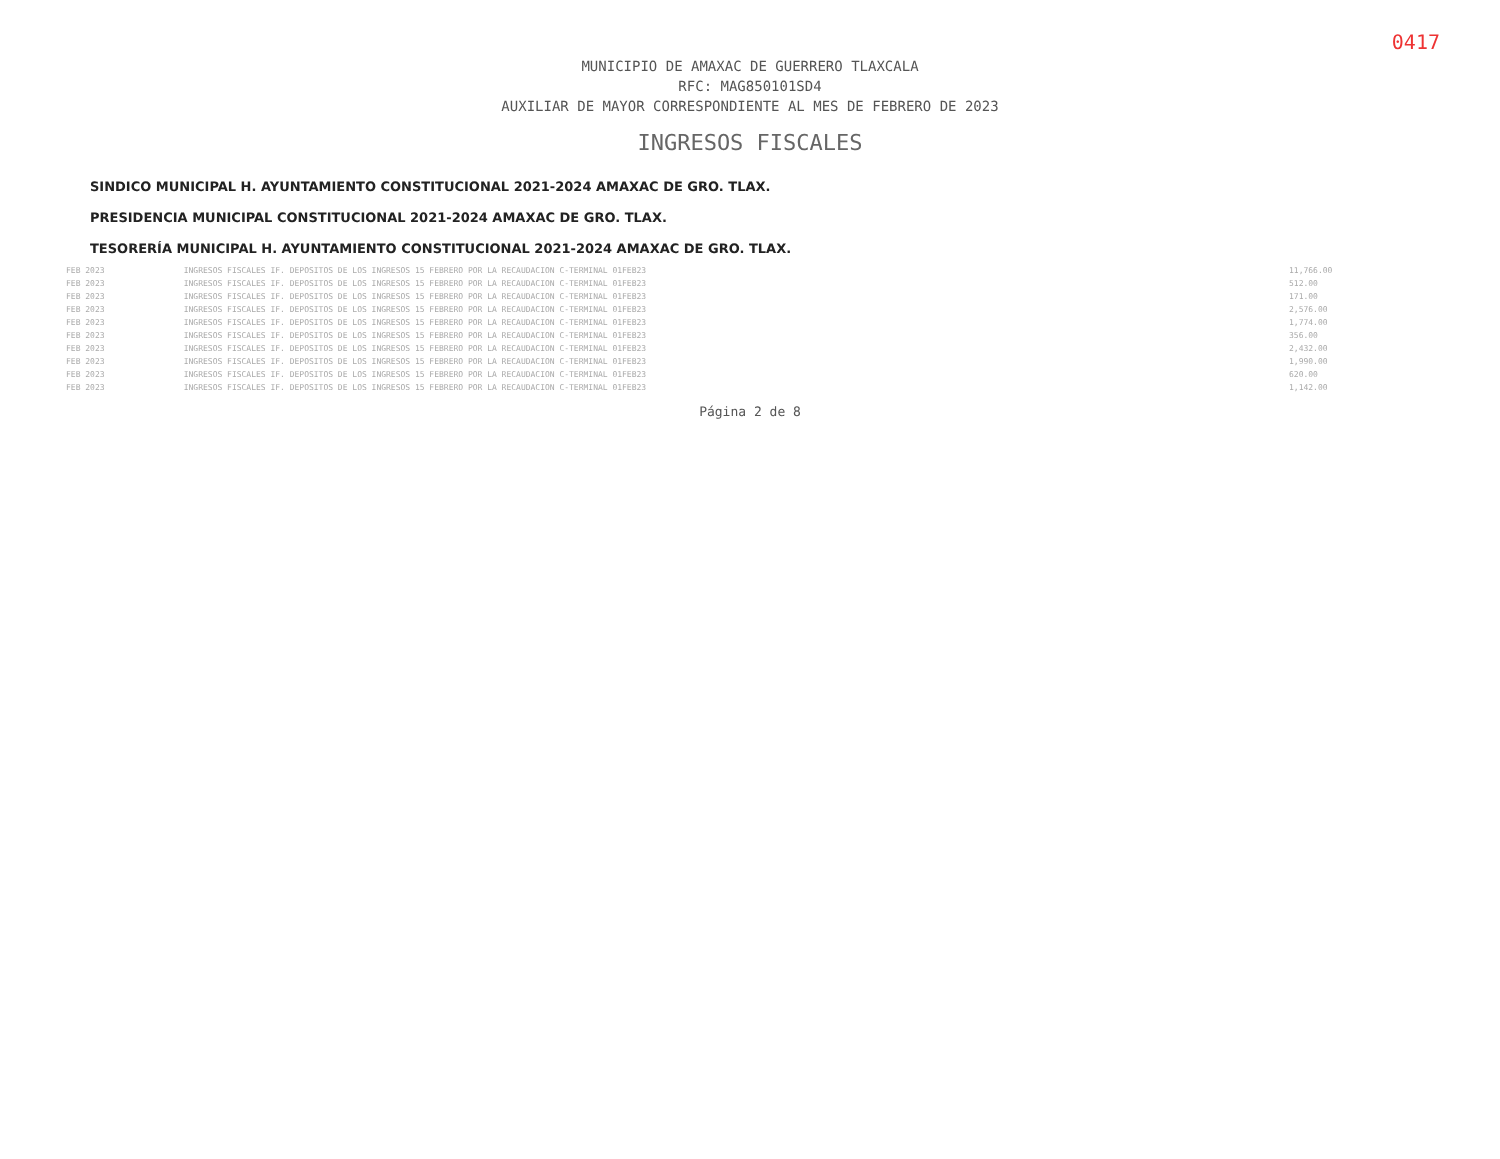0417
MUNICIPIO DE AMAXAC DE GUERRERO TLAXCALA
RFC: MAG850101SD4
AUXILIAR DE MAYOR CORRESPONDIENTE AL MES DE FEBRERO DE 2023
INGRESOS FISCALES
SINDICO MUNICIPAL H. AYUNTAMIENTO CONSTITUCIONAL 2021-2024 AMAXAC DE GRO. TLAX. PRESIDENCIA MUNICIPAL CONSTITUCIONAL 2021-2024 AMAXAC DE GRO. TLAX. TESORERÍA MUNICIPAL H. AYUNTAMIENTO CONSTITUCIONAL 2021-2024 AMAXAC DE GRO. TLAX.
| FEB 2023 | INGRESOS FISCALES IF. DEPOSITOS DE LOS INGRESOS 15 FEBRERO POR LA RECAUDACION C-TERMINAL 01FEB23 | 11,766.00 | |
| FEB 2023 | INGRESOS FISCALES IF. DEPOSITOS DE LOS INGRESOS 15 FEBRERO POR LA RECAUDACION C-TERMINAL 01FEB23 | 512.00 | |
| FEB 2023 | INGRESOS FISCALES IF. DEPOSITOS DE LOS INGRESOS 15 FEBRERO POR LA RECAUDACION C-TERMINAL 01FEB23 | 171.00 | |
| FEB 2023 | INGRESOS FISCALES IF. DEPOSITOS DE LOS INGRESOS 15 FEBRERO POR LA RECAUDACION C-TERMINAL 01FEB23 | 2,576.00 | |
| FEB 2023 | INGRESOS FISCALES IF. DEPOSITOS DE LOS INGRESOS 15 FEBRERO POR LA RECAUDACION C-TERMINAL 01FEB23 | 1,774.00 | |
| FEB 2023 | INGRESOS FISCALES IF. DEPOSITOS DE LOS INGRESOS 15 FEBRERO POR LA RECAUDACION C-TERMINAL 01FEB23 | 356.00 | |
| FEB 2023 | INGRESOS FISCALES IF. DEPOSITOS DE LOS INGRESOS 15 FEBRERO POR LA RECAUDACION C-TERMINAL 01FEB23 | 2,432.00 | |
| FEB 2023 | INGRESOS FISCALES IF. DEPOSITOS DE LOS INGRESOS 15 FEBRERO POR LA RECAUDACION C-TERMINAL 01FEB23 | 1,990.00 | |
| FEB 2023 | INGRESOS FISCALES IF. DEPOSITOS DE LOS INGRESOS 15 FEBRERO POR LA RECAUDACION C-TERMINAL 01FEB23 | 620.00 | |
| FEB 2023 | INGRESOS FISCALES IF. DEPOSITOS DE LOS INGRESOS 15 FEBRERO POR LA RECAUDACION C-TERMINAL 01FEB23 | 1,142.00 | |
Página 2 de 8